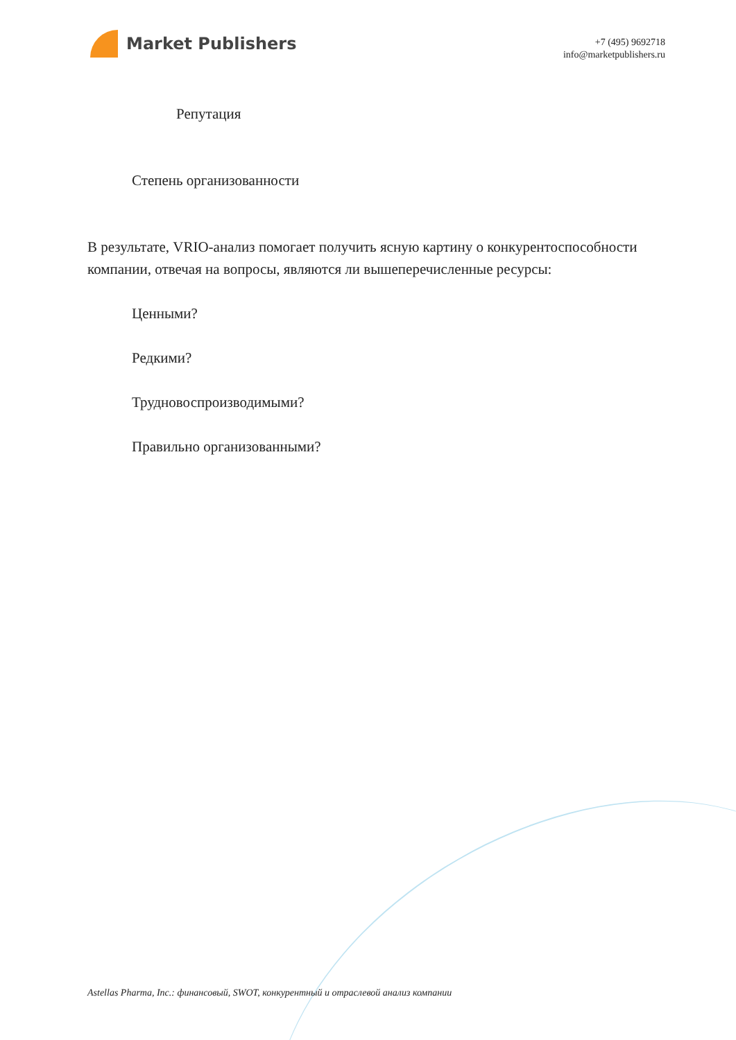Market Publishers
+7 (495) 9692718
info@marketpublishers.ru
Репутация
Степень организованности
В результате, VRIO-анализ помогает получить ясную картину о конкурентоспособности компании, отвечая на вопросы, являются ли вышеперечисленные ресурсы:
Ценными?
Редкими?
Трудновоспроизводимыми?
Правильно организованными?
Astellas Pharma, Inc.: финансовый, SWOT, конкурентный и отраслевой анализ компании